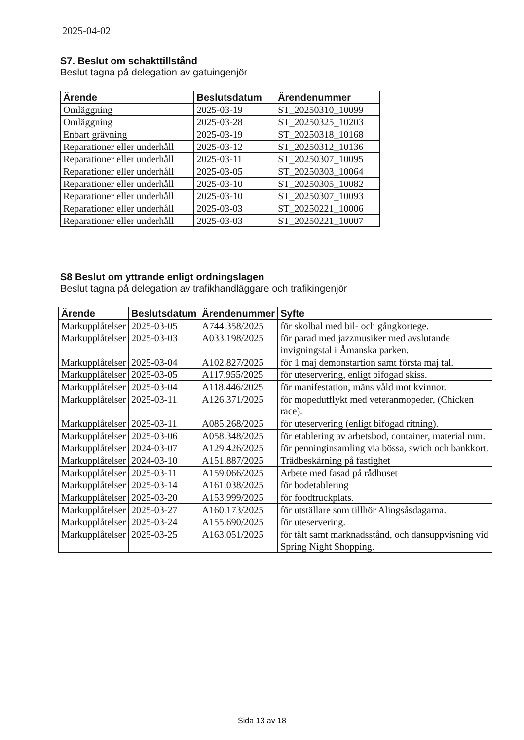2025-04-02
S7. Beslut om schakttillstånd
Beslut tagna på delegation av gatuingenjör
| Ärende | Beslutsdatum | Ärendenummer |
| --- | --- | --- |
| Omläggning | 2025-03-19 | ST_20250310_10099 |
| Omläggning | 2025-03-28 | ST_20250325_10203 |
| Enbart grävning | 2025-03-19 | ST_20250318_10168 |
| Reparationer eller underhåll | 2025-03-12 | ST_20250312_10136 |
| Reparationer eller underhåll | 2025-03-11 | ST_20250307_10095 |
| Reparationer eller underhåll | 2025-03-05 | ST_20250303_10064 |
| Reparationer eller underhåll | 2025-03-10 | ST_20250305_10082 |
| Reparationer eller underhåll | 2025-03-10 | ST_20250307_10093 |
| Reparationer eller underhåll | 2025-03-03 | ST_20250221_10006 |
| Reparationer eller underhåll | 2025-03-03 | ST_20250221_10007 |
S8 Beslut om yttrande enligt ordningslagen
Beslut tagna på delegation av trafikhandläggare och trafikingenjör
| Ärende | Beslutsdatum | Ärendenummer | Syfte |
| --- | --- | --- | --- |
| Markupplåtelser | 2025-03-05 | A744.358/2025 | för skolbal med bil- och gångkortege. |
| Markupplåtelser | 2025-03-03 | A033.198/2025 | för parad med jazzmusiker med avslutande invigningstal i Åmanska parken. |
| Markupplåtelser | 2025-03-04 | A102.827/2025 | för 1 maj demonstartion samt första maj tal. |
| Markupplåtelser | 2025-03-05 | A117.955/2025 | för uteservering, enligt bifogad skiss. |
| Markupplåtelser | 2025-03-04 | A118.446/2025 | för manifestation, mäns våld mot kvinnor. |
| Markupplåtelser | 2025-03-11 | A126.371/2025 | för mopedutflykt med veteranmopeder, (Chicken race). |
| Markupplåtelser | 2025-03-11 | A085.268/2025 | för uteservering (enligt bifogad ritning). |
| Markupplåtelser | 2025-03-06 | A058.348/2025 | för etablering av arbetsbod, container, material mm. |
| Markupplåtelser | 2024-03-07 | A129.426/2025 | för penninginsamling via bössa, swich och bankkort. |
| Markupplåtelser | 2024-03-10 | A151,887/2025 | Trädbeskärning på fastighet |
| Markupplåtelser | 2025-03-11 | A159.066/2025 | Arbete med fasad på rådhuset |
| Markupplåtelser | 2025-03-14 | A161.038/2025 | för bodetablering |
| Markupplåtelser | 2025-03-20 | A153.999/2025 | för foodtruckplats. |
| Markupplåtelser | 2025-03-27 | A160.173/2025 | för utställare som tillhör Alingsåsdagarna. |
| Markupplåtelser | 2025-03-24 | A155.690/2025 | för uteservering. |
| Markupplåtelser | 2025-03-25 | A163.051/2025 | för tält samt marknadsstånd, och dansuppvisning vid Spring Night Shopping. |
Sida 13 av 18